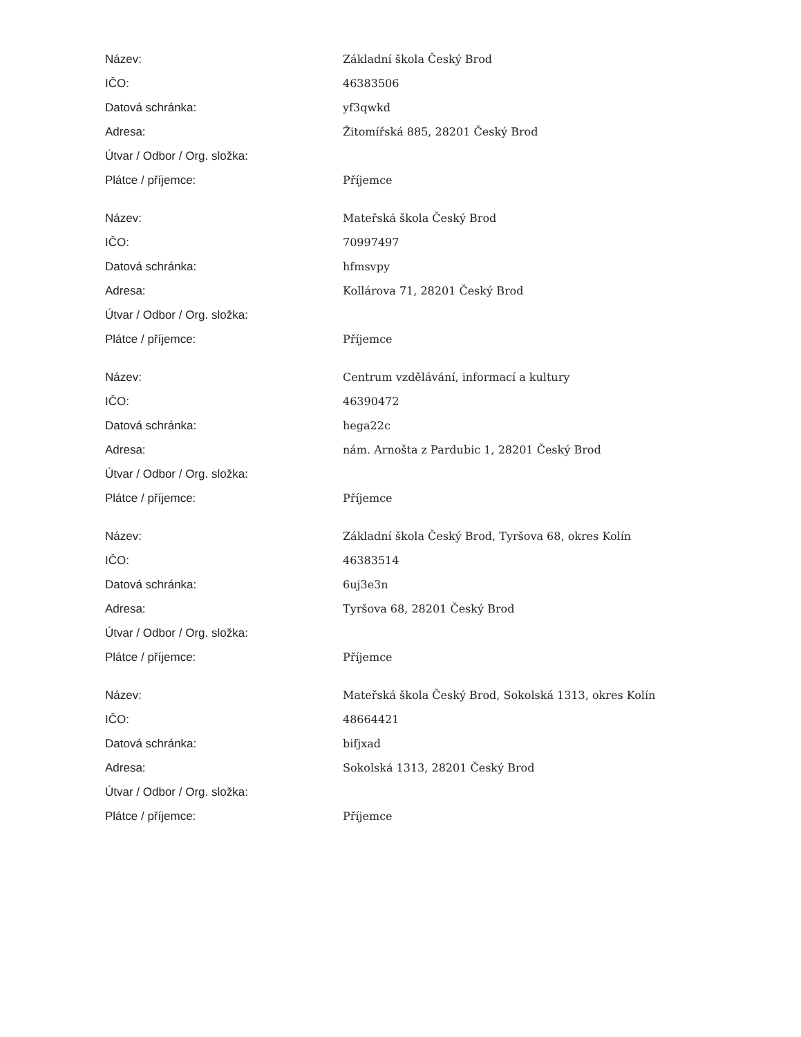| Název: | Základní škola Český Brod |
| IČO: | 46383506 |
| Datová schránka: | yf3qwkd |
| Adresa: | Žitomířská 885, 28201 Český Brod |
| Útvar / Odbor / Org. složka: | |
| Plátce / příjemce: | Příjemce |
| Název: | Mateřská škola Český Brod |
| IČO: | 70997497 |
| Datová schránka: | hfmsvpy |
| Adresa: | Kollárova 71, 28201 Český Brod |
| Útvar / Odbor / Org. složka: | |
| Plátce / příjemce: | Příjemce |
| Název: | Centrum vzdělávání, informací a kultury |
| IČO: | 46390472 |
| Datová schránka: | hega22c |
| Adresa: | nám. Arnošta z Pardubic 1, 28201 Český Brod |
| Útvar / Odbor / Org. složka: | |
| Plátce / příjemce: | Příjemce |
| Název: | Základní škola Český Brod, Tyršova 68, okres Kolín |
| IČO: | 46383514 |
| Datová schránka: | 6uj3e3n |
| Adresa: | Tyršova 68, 28201 Český Brod |
| Útvar / Odbor / Org. složka: | |
| Plátce / příjemce: | Příjemce |
| Název: | Mateřská škola Český Brod, Sokolská 1313, okres Kolín |
| IČO: | 48664421 |
| Datová schránka: | bifjxad |
| Adresa: | Sokolská 1313, 28201 Český Brod |
| Útvar / Odbor / Org. složka: | |
| Plátce / příjemce: | Příjemce |